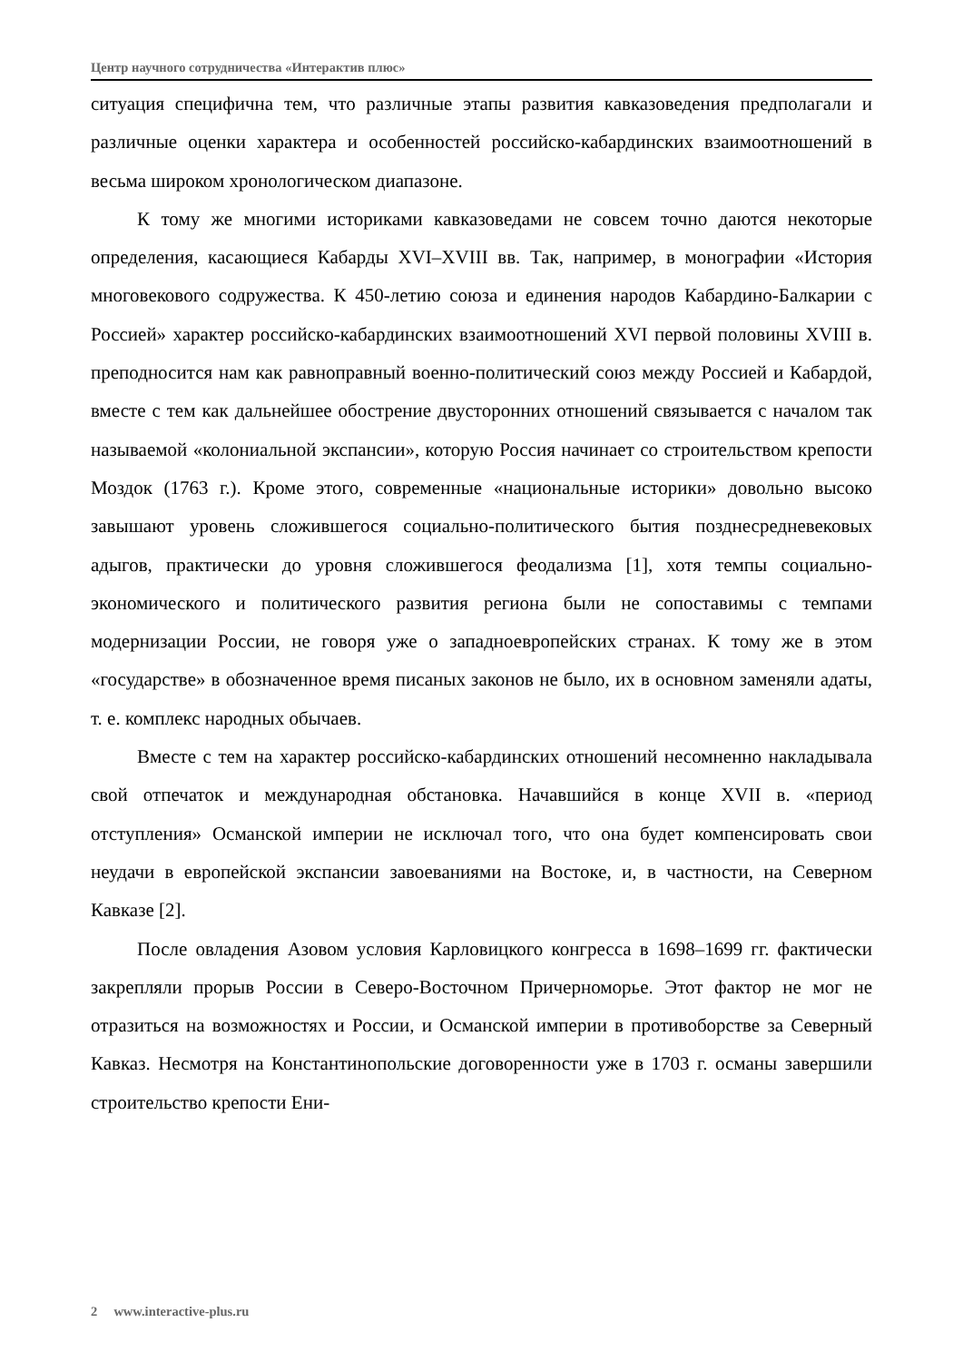Центр научного сотрудничества «Интерактив плюс»
ситуация специфична тем, что различные этапы развития кавказоведения предполагали и различные оценки характера и особенностей российско-кабардинских взаимоотношений в весьма широком хронологическом диапазоне.
К тому же многими историками кавказоведами не совсем точно даются некоторые определения, касающиеся Кабарды XVI–XVIII вв. Так, например, в монографии «История многовекового содружества. К 450-летию союза и единения народов Кабардино-Балкарии с Россией» характер российско-кабардинских взаимоотношений XVI первой половины XVIII в. преподносится нам как равноправный военно-политический союз между Россией и Кабардой, вместе с тем как дальнейшее обострение двусторонних отношений связывается с началом так называемой «колониальной экспансии», которую Россия начинает со строительством крепости Моздок (1763 г.). Кроме этого, современные «национальные историки» довольно высоко завышают уровень сложившегося социально-политического бытия позднесредневековых адыгов, практически до уровня сложившегося феодализма [1], хотя темпы социально-экономического и политического развития региона были не сопоставимы с темпами модернизации России, не говоря уже о западноевропейских странах. К тому же в этом «государстве» в обозначенное время писаных законов не было, их в основном заменяли адаты, т. е. комплекс народных обычаев.
Вместе с тем на характер российско-кабардинских отношений несомненно накладывала свой отпечаток и международная обстановка. Начавшийся в конце XVII в. «период отступления» Османской империи не исключал того, что она будет компенсировать свои неудачи в европейской экспансии завоеваниями на Востоке, и, в частности, на Северном Кавказе [2].
После овладения Азовом условия Карловицкого конгресса в 1698–1699 гг. фактически закрепляли прорыв России в Северо-Восточном Причерноморье. Этот фактор не мог не отразиться на возможностях и России, и Османской империи в противоборстве за Северный Кавказ. Несмотря на Константинопольские договоренности уже в 1703 г. османы завершили строительство крепости Ени-
2 www.interactive-plus.ru